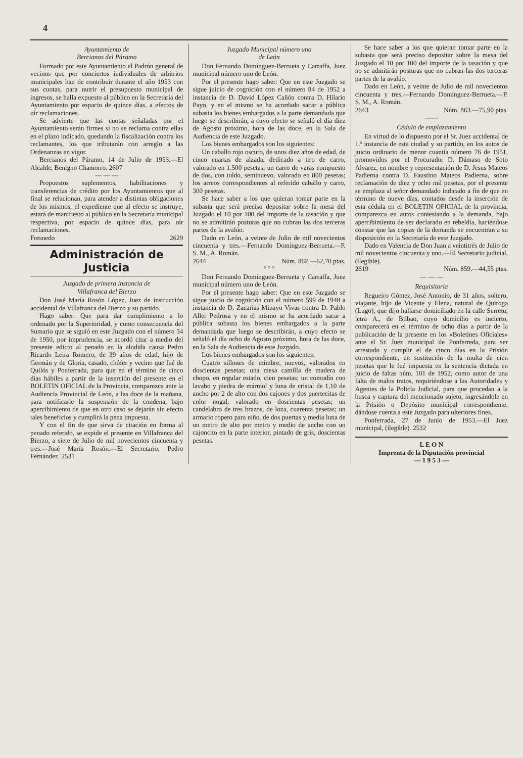4
Ayuntamiento de
Bercianos del Páramo
Formado por este Ayuntamiento el Padrón general de vecinos que por conciertos individuales de arbitrios municipales han de contribuir durante el año 1953 con sus cuotas, para nutrir el presupuesto municipal de ingresos, se halla expuesto al público en la Secretaría del Ayuntamiento por espacio de quince días, a efectos de oír reclamaciones.
Se advierte que las cuotas señaladas por el Ayuntamiento serán firmes si no se reclama contra ellas en el plazo indicado, quedando la fiscalización contra los reclamantes, los que tributarán con arreglo a las Ordenanzas en vigor.
Bercianos del Páramo, 14 de Julio de 1953.—El Alcalde, Benigno Chamorro. 2607
— — —
Propuestos suplementos, habilitaciones y transferencias de crédito por los Ayuntamientos que al final se relacionan, para atender a distintas obligaciones de los mismos, el expediente que al efecto se instruye, estará de manifiesto al público en la Secretaría municipal respectiva, por espacio de quince días, para oír reclamaciones.
Fresnedo 2629
Administración de Justicia
Juzgado de primera instancia de
Villafranca del Bierzo
Don José María Rosón López, Juez de instrucción accidental de Villafranca del Bierzo y su partido.
Hago saber: Que para dar cumplimiento a lo ordenado por la Superioridad, y como consecuencia del Sumario que se siguió en este Juzgado con el número 34 de 1950, por imprudencia, se acordó citar a medio del presente edicto al penado en la aludida causa Pedro Ricardo Leira Romero, de 39 años de edad, hijo de Germán y de Gloria, casado, chófer y vecino que fué de Quilós y Ponferrada, para que en el término de cinco días hábiles a partir de la inserción del presente en el BOLETIN OFICIAL de la Provincia, comparezca ante la Audiencia Provincial de León, a las doce de la mañana, para notificarle la suspensión de la condena, bajo apercibimiento de que en otro caso se dejarán sin efecto tales beneficios y cumplirá la pena impuesta.
Y con el fin de que sirva de citación en forma al penado referido, se expide el presente en Villafranca del Bierzo, a siete de Julio de mil novecientos cincuenta y tres.—José María Rosón.—El Secretario, Pedro Fernández. 2531
Juzgado Municipal número uno
de León
Don Fernando Domínguez-Berrueta y Carraffa, Juez municipal número uno de León.
Por el presente hago saber: Que en este Juzgado se sigue juicio de cognición con el número 84 de 1952 a instancia de D. David López Cañón contra D. Hilario Payo, y en el mismo se ha acordado sacar a pública subasta los bienes embargados a la parte demandada que luego se describirán, a cuyo efecto se señaló el día diez de Agosto próximo, hora de las doce, en la Sala de Audiencia de este Juzgado.
Los bienes embargados son los siguientes:
Un caballo rojo oscuro, de unos diez años de edad, de cinco cuartas de alzada, dedicado a tiro de carro, valorado en 1.500 pesetas; un carro de varas compuesto de dos, con toldo, seminuevo, valorado en 800 pesetas; los arreos correspondientes al referido caballo y carro, 300 pesetas.
Se hace saber a los que quieran tomar parte en la subasta que será preciso depositar sobre la mesa del Juzgado el 10 por 100 del importe de la tasación y que no se admitirán posturas que no cubran las dos terceras partes de la avalúo.
Dado en León, a veinte de Julio de mil novecientos cincuenta y tres.—Fernando Domínguez-Berrueta.—P. S. M., A. Román.
2644 Núm. 862.—62,70 ptas.
° ° °
Don Fernando Domínguez-Berrueta y Carraffa, Juez municipal número uno de León.
Por el presente hago saber: Que en este Juzgado se sigue juicio de cognición con el número 599 de 1948 a instancia de D. Zacarías Minayo Vivas contra D. Pablo Aller Pedrosa y en el mismo se ha acordado sacar a pública subasta los bienes embargados a la parte demandada que luego se describirán, a cuyo efecto se señaló el día ocho de Agosto próximo, hora de las doce, en la Sala de Audiencia de este Juzgado.
Los bienes embargados son los siguientes:
Cuatro sillones de mimbre, nuevos, valorados en doscientas pesetas; una mesa camilla de madera de chopo, en regular estado, cien pesetas; un comodín con lavabo y piedra de mármol y luna de cristal de 1,10 de ancho por 2 de alto con dos cajones y dos puertecitas de color nogal, valorado en doscientas pesetas; un candelabro de tres brazos, de loza, cuarenta pesetas; un armario ropero para niño, de dos puertas y media luna de un metro de alto por metro y medio de ancho con un cajoncito en la parte interior, pintado de gris, doscientas pesetas.
Se hace saber a los que quieran tomar parte en la subasta que será preciso depositar sobre la mesa del Juzgado el 10 por 100 del importe de la tasación y que no se admitirán posturas que no cubran las dos terceras partes de la avalúo.
Dado en León, a veinte de Julio de mil novecientos cincuenta y tres.—Fernando Domínguez-Berrueta.—P. S. M., A. Román.
2643 Núm. 863.—75,90 ptas.
——
Cédula de emplazamiento
En virtud de lo dispuesto por el Sr. Juez accidental de 1.ª instancia de esta ciudad y su partido, en los autos de juicio ordinario de menor cuantía número 76 de 1951, promovidos por el Procurador D. Dámaso de Soto Alvarez, en nombre y representación de D. Jesus Mateos Padierna contra D. Faustino Mateos Padierna, sobre reclamación de diez y ocho mil pesetas, por el presente se emplaza al señor demandado indicado a fin de que en término de nueve días, contados desde la inserción de esta cédula en el BOLETIN OFICIAL de la provincia, comparezca en autos contestando a la demanda, bajo apercibimiento de ser declarado en rebeldía, haciéndose constar que las copias de la demanda se encuentran a su disposición en la Secretaría de este Juzgado.
Dado en Valencia de Don Juan a veintitrés de Julio de mil novecientos cincuenta y uno.—El Secretario judicial, (ilegible).
2619 Núm. 859.—44,55 ptas.
— — —
Requisitoria
Regueiro Gómez, José Antonio, de 31 años, soltero, viajante, hijo de Vicente y Elena, natural de Quiroga (Lugo), que dijo hallarse domiciliado en la calle Serretu, letra A., de Bilbao, cuyo domicilio es incierto, comparecerá en el término de ocho días a partir de la publicación de la presente en los «Boletines Oficiales» ante el Sr. Juez municipal de Ponferreda, para ser arrestado y cumplir el de cinco días en la Prisión correspondiente, en sustitución de la multa de cien pesetas que le fué impuesta en la sentencia dictada en juicio de faltas núm. 101 de 1952, como autor de una falta de malos tratos, requiriéndose a las Autoridades y Agentes de la Policía Judicial, para que procedan a la busca y captura del mencionado sujeto, ingresándole en la Prisión o Depósito municipal correspondiente, dándose cuenta a este Juzgado para ulteriores fines.
Ponferrada, 27 de Junio de 1953.—El Juez municipal, (ilegible). 2532
L E O N
Imprenta de la Diputación provincial
— 1 9 5 3 —